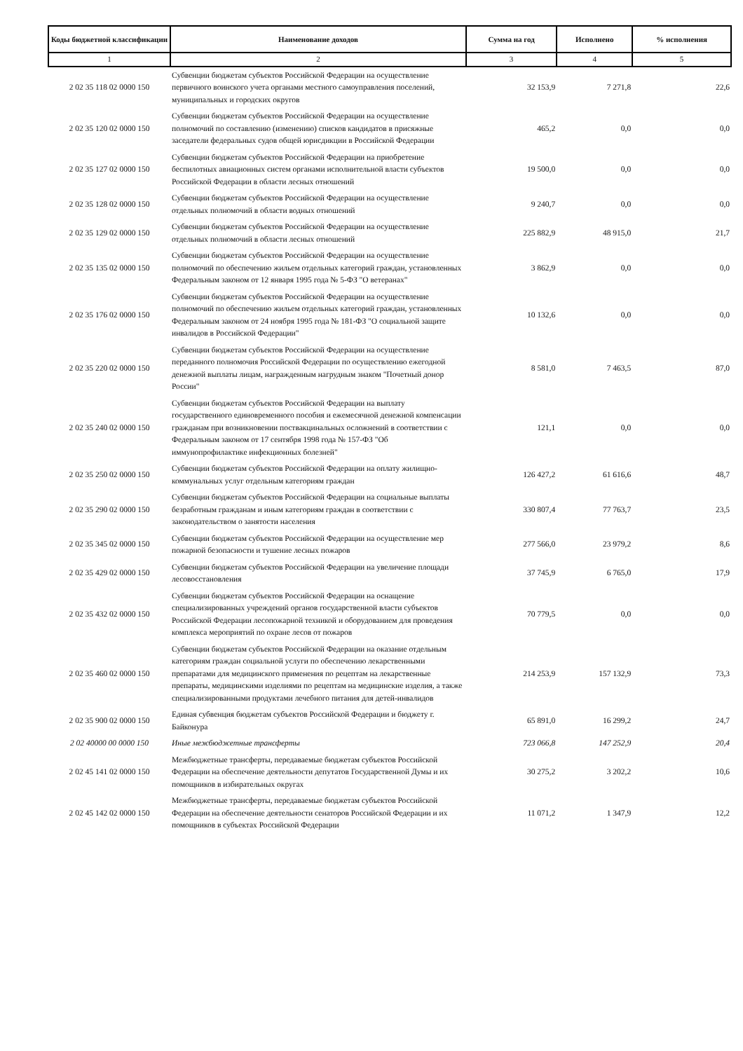| Коды бюджетной классификации | Наименование доходов | Сумма на год | Исполнено | % исполнения |
| --- | --- | --- | --- | --- |
| 1 | 2 | 3 | 4 | 5 |
| 2 02 35 118 02 0000 150 | Субвенции бюджетам субъектов Российской Федерации на осуществление первичного воинского учета органами местного самоуправления поселений, муниципальных и городских округов | 32 153,9 | 7 271,8 | 22,6 |
| 2 02 35 120 02 0000 150 | Субвенции бюджетам субъектов Российской Федерации на осуществление полномочий по составлению (изменению) списков кандидатов в присяжные заседатели федеральных судов общей юрисдикции в Российской Федерации | 465,2 | 0,0 | 0,0 |
| 2 02 35 127 02 0000 150 | Субвенции бюджетам субъектов Российской Федерации на приобретение беспилотных авиационных систем органами исполнительной власти субъектов Российской Федерации в области лесных отношений | 19 500,0 | 0,0 | 0,0 |
| 2 02 35 128 02 0000 150 | Субвенции бюджетам субъектов Российской Федерации на осуществление отдельных полномочий в области водных отношений | 9 240,7 | 0,0 | 0,0 |
| 2 02 35 129 02 0000 150 | Субвенции бюджетам субъектов Российской Федерации на осуществление отдельных полномочий в области лесных отношений | 225 882,9 | 48 915,0 | 21,7 |
| 2 02 35 135 02 0000 150 | Субвенции бюджетам субъектов Российской Федерации на осуществление полномочий по обеспечению жильем отдельных категорий граждан, установленных Федеральным законом от 12 января 1995 года № 5-ФЗ "О ветеранах" | 3 862,9 | 0,0 | 0,0 |
| 2 02 35 176 02 0000 150 | Субвенции бюджетам субъектов Российской Федерации на осуществление полномочий по обеспечению жильем отдельных категорий граждан, установленных Федеральным законом от 24 ноября 1995 года № 181-ФЗ "О социальной защите инвалидов в Российской Федерации" | 10 132,6 | 0,0 | 0,0 |
| 2 02 35 220 02 0000 150 | Субвенции бюджетам субъектов Российской Федерации на осуществление переданного полномочия Российской Федерации по осуществлению ежегодной денежной выплаты лицам, награжденным нагрудным знаком "Почетный донор России" | 8 581,0 | 7 463,5 | 87,0 |
| 2 02 35 240 02 0000 150 | Субвенции бюджетам субъектов Российской Федерации на выплату государственного единовременного пособия и ежемесячной денежной компенсации гражданам при возникновении поствакцинальных осложнений в соответствии с Федеральным законом от 17 сентября 1998 года № 157-ФЗ "Об иммунопрофилактике инфекционных болезней" | 121,1 | 0,0 | 0,0 |
| 2 02 35 250 02 0000 150 | Субвенции бюджетам субъектов Российской Федерации на оплату жилищно-коммунальных услуг отдельным категориям граждан | 126 427,2 | 61 616,6 | 48,7 |
| 2 02 35 290 02 0000 150 | Субвенции бюджетам субъектов Российской Федерации на социальные выплаты безработным гражданам и иным категориям граждан в соответствии с законодательством о занятости населения | 330 807,4 | 77 763,7 | 23,5 |
| 2 02 35 345 02 0000 150 | Субвенции бюджетам субъектов Российской Федерации на осуществление мер пожарной безопасности и тушение лесных пожаров | 277 566,0 | 23 979,2 | 8,6 |
| 2 02 35 429 02 0000 150 | Субвенции бюджетам субъектов Российской Федерации на увеличение площади лесовосстановления | 37 745,9 | 6 765,0 | 17,9 |
| 2 02 35 432 02 0000 150 | Субвенции бюджетам субъектов Российской Федерации на оснащение специализированных учреждений органов государственной власти субъектов Российской Федерации лесопожарной техникой и оборудованием для проведения комплекса мероприятий по охране лесов от пожаров | 70 779,5 | 0,0 | 0,0 |
| 2 02 35 460 02 0000 150 | Субвенции бюджетам субъектов Российской Федерации на оказание отдельным категориям граждан социальной услуги по обеспечению лекарственными препаратами для медицинского применения по рецептам на лекарственные препараты, медицинскими изделиями по рецептам на медицинские изделия, а также специализированными продуктами лечебного питания для детей-инвалидов | 214 253,9 | 157 132,9 | 73,3 |
| 2 02 35 900 02 0000 150 | Единая субвенция бюджетам субъектов Российской Федерации и бюджету г. Байконура | 65 891,0 | 16 299,2 | 24,7 |
| 2 02 40000 00 0000 150 | Иные межбюджетные трансферты | 723 066,8 | 147 252,9 | 20,4 |
| 2 02 45 141 02 0000 150 | Межбюджетные трансферты, передаваемые бюджетам субъектов Российской Федерации на обеспечение деятельности депутатов Государственной Думы и их помощников в избирательных округах | 30 275,2 | 3 202,2 | 10,6 |
| 2 02 45 142 02 0000 150 | Межбюджетные трансферты, передаваемые бюджетам субъектов Российской Федерации на обеспечение деятельности сенаторов Российской Федерации и их помощников в субъектах Российской Федерации | 11 071,2 | 1 347,9 | 12,2 |